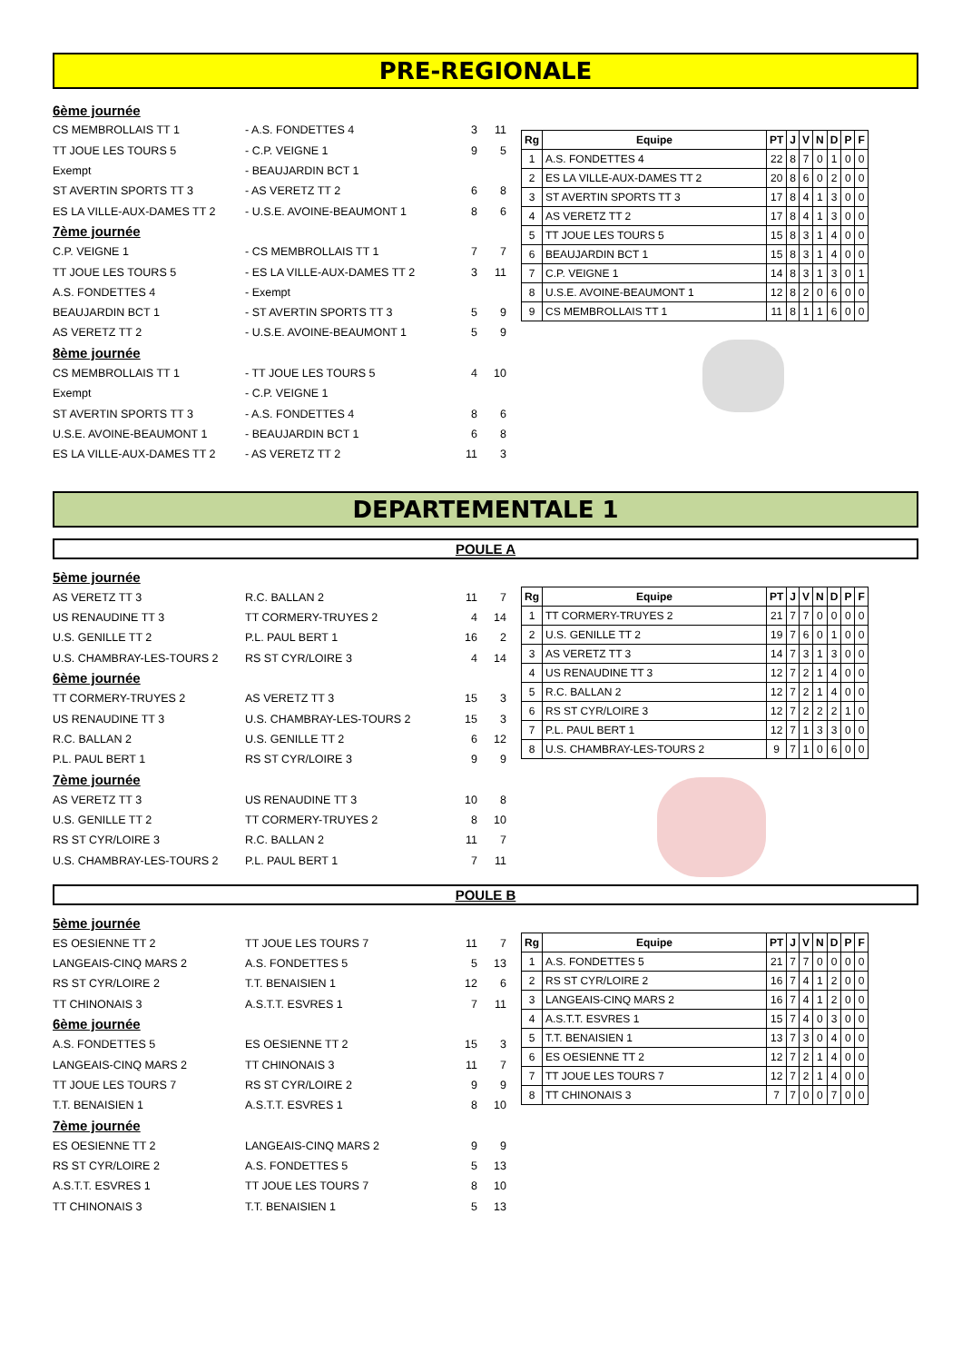PRE-REGIONALE
6ème journée
CS MEMBROLLAIS TT 1 - A.S. FONDETTES 4 3 11
TT JOUE LES TOURS 5 - C.P. VEIGNE 1 9 5
Exempt - BEAUJARDIN BCT 1
ST AVERTIN SPORTS TT 3 - AS VERETZ TT 2 6 8
ES LA VILLE-AUX-DAMES TT 2 - U.S.E. AVOINE-BEAUMONT 1 8 6
7ème journée
C.P. VEIGNE 1 - CS MEMBROLLAIS TT 1 7 7
TT JOUE LES TOURS 5 - ES LA VILLE-AUX-DAMES TT 2 3 11
A.S. FONDETTES 4 - Exempt
BEAUJARDIN BCT 1 - ST AVERTIN SPORTS TT 3 5 9
AS VERETZ TT 2 - U.S.E. AVOINE-BEAUMONT 1 5 9
8ème journée
CS MEMBROLLAIS TT 1 - TT JOUE LES TOURS 5 4 10
Exempt - C.P. VEIGNE 1
ST AVERTIN SPORTS TT 3 - A.S. FONDETTES 4 8 6
U.S.E. AVOINE-BEAUMONT 1 - BEAUJARDIN BCT 1 6 8
ES LA VILLE-AUX-DAMES TT 2 - AS VERETZ TT 2 11 3
| Rg | Equipe | PT | J | V | N | D | P | F |
| --- | --- | --- | --- | --- | --- | --- | --- | --- |
| 1 | A.S. FONDETTES 4 | 22 | 8 | 7 | 0 | 1 | 0 | 0 |
| 2 | ES LA VILLE-AUX-DAMES TT 2 | 20 | 8 | 6 | 0 | 2 | 0 | 0 |
| 3 | ST AVERTIN SPORTS TT 3 | 17 | 8 | 4 | 1 | 3 | 0 | 0 |
| 4 | AS VERETZ TT 2 | 17 | 8 | 4 | 1 | 3 | 0 | 0 |
| 5 | TT JOUE LES TOURS 5 | 15 | 8 | 3 | 1 | 4 | 0 | 0 |
| 6 | BEAUJARDIN BCT 1 | 15 | 8 | 3 | 1 | 4 | 0 | 0 |
| 7 | C.P. VEIGNE 1 | 14 | 8 | 3 | 1 | 3 | 0 | 1 |
| 8 | U.S.E. AVOINE-BEAUMONT 1 | 12 | 8 | 2 | 0 | 6 | 0 | 0 |
| 9 | CS MEMBROLLAIS TT 1 | 11 | 8 | 1 | 1 | 6 | 0 | 0 |
DEPARTEMENTALE 1
POULE A
5ème journée
AS VERETZ TT 3 R.C. BALLAN 2 11 7
US RENAUDINE TT 3 TT CORMERY-TRUYES 2 4 14
U.S. GENILLE TT 2 P.L. PAUL BERT 1 16 2
U.S. CHAMBRAY-LES-TOURS 2 RS ST CYR/LOIRE 3 4 14
6ème journée
TT CORMERY-TRUYES 2 AS VERETZ TT 3 15 3
US RENAUDINE TT 3 U.S. CHAMBRAY-LES-TOURS 2 15 3
R.C. BALLAN 2 U.S. GENILLE TT 2 6 12
P.L. PAUL BERT 1 RS ST CYR/LOIRE 3 9 9
7ème journée
AS VERETZ TT 3 US RENAUDINE TT 3 10 8
U.S. GENILLE TT 2 TT CORMERY-TRUYES 2 8 10
RS ST CYR/LOIRE 3 R.C. BALLAN 2 11 7
U.S. CHAMBRAY-LES-TOURS 2 P.L. PAUL BERT 1 7 11
| Rg | Equipe | PT | J | V | N | D | P | F |
| --- | --- | --- | --- | --- | --- | --- | --- | --- |
| 1 | TT CORMERY-TRUYES 2 | 21 | 7 | 7 | 0 | 0 | 0 | 0 |
| 2 | U.S. GENILLE TT 2 | 19 | 7 | 6 | 0 | 1 | 0 | 0 |
| 3 | AS VERETZ TT 3 | 14 | 7 | 3 | 1 | 3 | 0 | 0 |
| 4 | US RENAUDINE TT 3 | 12 | 7 | 2 | 1 | 4 | 0 | 0 |
| 5 | R.C. BALLAN 2 | 12 | 7 | 2 | 1 | 4 | 0 | 0 |
| 6 | RS ST CYR/LOIRE 3 | 12 | 7 | 2 | 2 | 2 | 1 | 0 |
| 7 | P.L. PAUL BERT 1 | 12 | 7 | 1 | 3 | 3 | 0 | 0 |
| 8 | U.S. CHAMBRAY-LES-TOURS 2 | 9 | 7 | 1 | 0 | 6 | 0 | 0 |
POULE B
5ème journée
ES OESIENNE TT 2 TT JOUE LES TOURS 7 11 7
LANGEAIS-CINQ MARS 2 A.S. FONDETTES 5 5 13
RS ST CYR/LOIRE 2 T.T. BENAISIEN 1 12 6
TT CHINONAIS 3 A.S.T.T. ESVRES 1 7 11
6ème journée
A.S. FONDETTES 5 ES OESIENNE TT 2 15 3
LANGEAIS-CINQ MARS 2 TT CHINONAIS 3 11 7
TT JOUE LES TOURS 7 RS ST CYR/LOIRE 2 9 9
T.T. BENAISIEN 1 A.S.T.T. ESVRES 1 8 10
7ème journée
ES OESIENNE TT 2 LANGEAIS-CINQ MARS 2 9 9
RS ST CYR/LOIRE 2 A.S. FONDETTES 5 5 13
A.S.T.T. ESVRES 1 TT JOUE LES TOURS 7 8 10
TT CHINONAIS 3 T.T. BENAISIEN 1 5 13
| Rg | Equipe | PT | J | V | N | D | P | F |
| --- | --- | --- | --- | --- | --- | --- | --- | --- |
| 1 | A.S. FONDETTES 5 | 21 | 7 | 7 | 0 | 0 | 0 | 0 |
| 2 | RS ST CYR/LOIRE 2 | 16 | 7 | 4 | 1 | 2 | 0 | 0 |
| 3 | LANGEAIS-CINQ MARS 2 | 16 | 7 | 4 | 1 | 2 | 0 | 0 |
| 4 | A.S.T.T. ESVRES 1 | 15 | 7 | 4 | 0 | 3 | 0 | 0 |
| 5 | T.T. BENAISIEN 1 | 13 | 7 | 3 | 0 | 4 | 0 | 0 |
| 6 | ES OESIENNE TT 2 | 12 | 7 | 2 | 1 | 4 | 0 | 0 |
| 7 | TT JOUE LES TOURS 7 | 12 | 7 | 2 | 1 | 4 | 0 | 0 |
| 8 | TT CHINONAIS 3 | 7 | 7 | 0 | 0 | 7 | 0 | 0 |